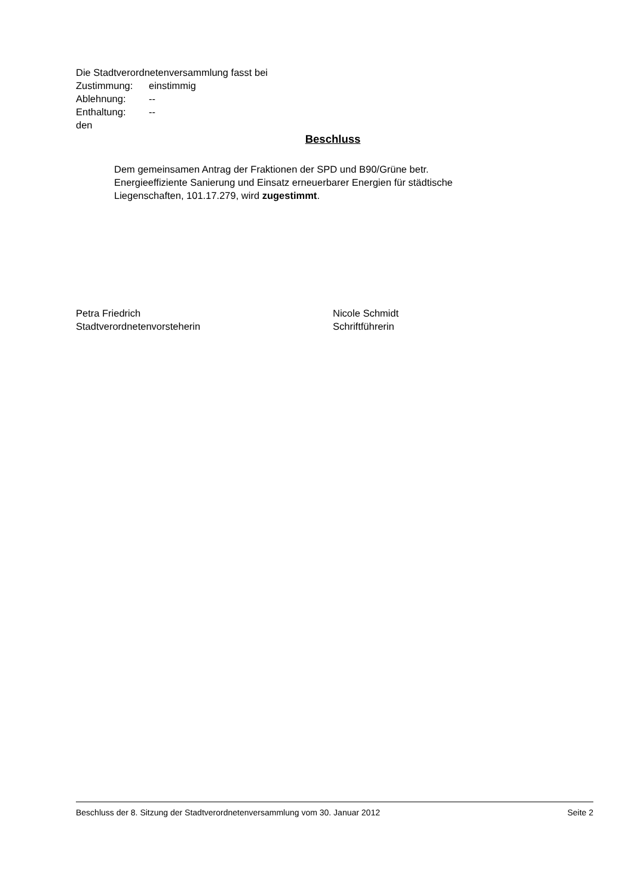Die Stadtverordnetenversammlung fasst bei
Zustimmung: einstimmig
Ablehnung: --
Enthaltung: --
den
Beschluss
Dem gemeinsamen Antrag der Fraktionen der SPD und B90/Grüne betr.
Energieeffiziente Sanierung und Einsatz erneuerbarer Energien für städtische
Liegenschaften, 101.17.279, wird zugestimmt.
Petra Friedrich
Stadtverordnetenvorsteherin
Nicole Schmidt
Schriftführerin
Beschluss der 8. Sitzung der Stadtverordnetenversammlung vom 30. Januar 2012 Seite 2